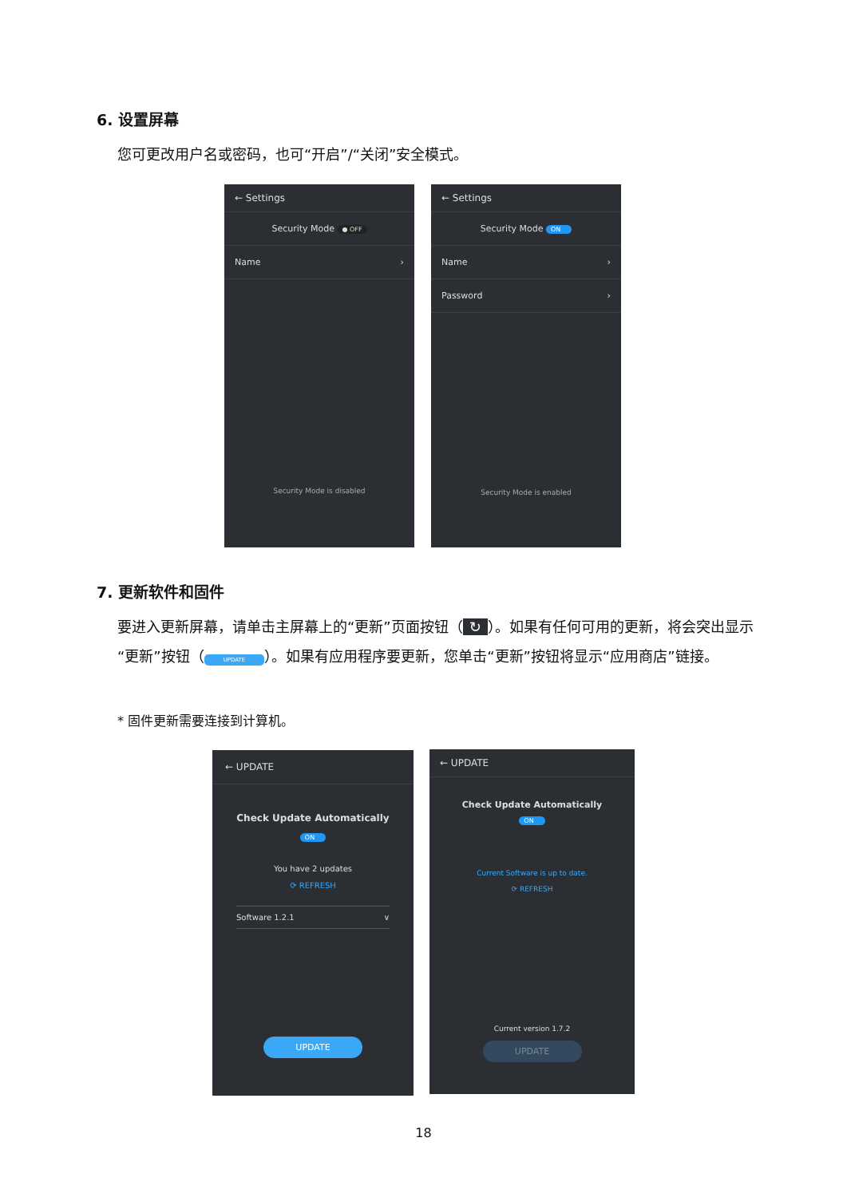6. 设置屏幕
您可更改用户名或密码，也可“开启”/“关闭”安全模式。
← Settings
Security Mode ● OFF
Name ›
Security Mode is disabled
← Settings
Security Mode ON
Name ›
Password ›
Security Mode is enabled
7. 更新软件和固件
要进入更新屏幕，请单击主屏幕上的“更新”页面按钮（ ↻ ）。如果有任何可用的更新，将会突出显示“更新”按钮（ UPDATE ）。如果有应用程序要更新，您单击“更新”按钮将显示“应用商店”链接。
* 固件更新需要连接到计算机。
← UPDATE
Check Update Automatically
ON
You have 2 updates
⟳ REFRESH
Software 1.2.1 ∨
UPDATE
← UPDATE
Check Update Automatically
ON
Current Software is up to date.
⟳ REFRESH
Current version 1.7.2
UPDATE
18